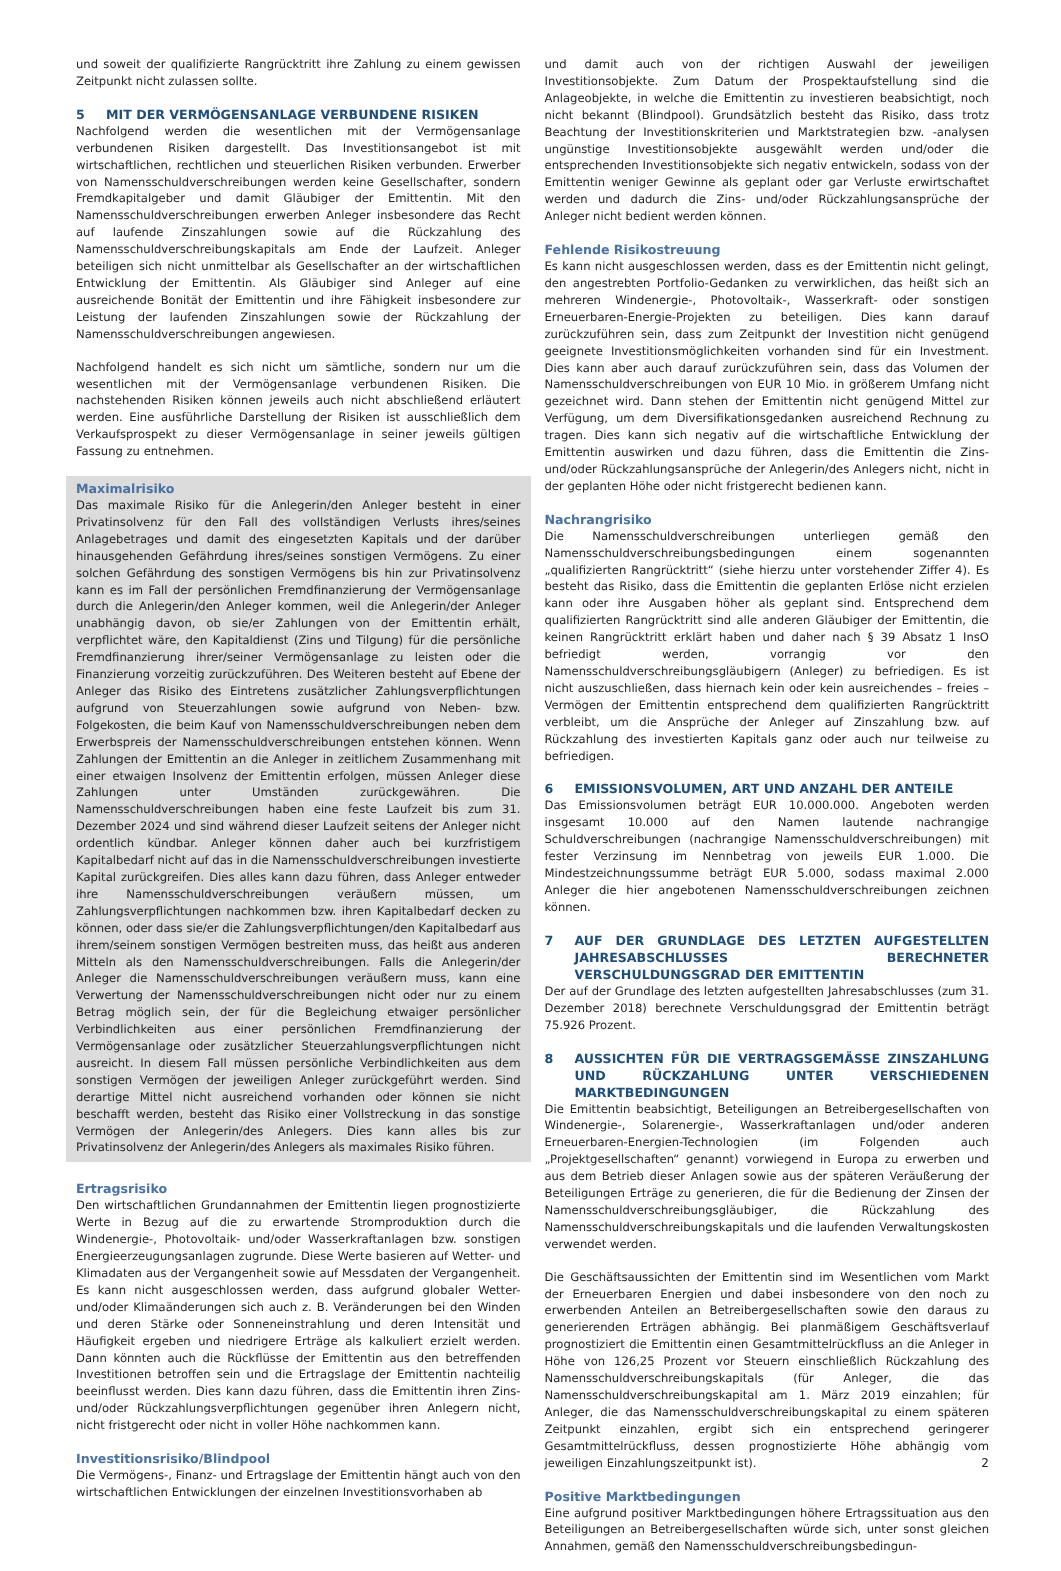und soweit der qualifizierte Rangrücktritt ihre Zahlung zu einem gewissen Zeitpunkt nicht zulassen sollte.
5 MIT DER VERMÖGENSANLAGE VERBUNDENE RISIKEN
Nachfolgend werden die wesentlichen mit der Vermögensanlage verbundenen Risiken dargestellt. Das Investitionsangebot ist mit wirtschaftlichen, rechtlichen und steuerlichen Risiken verbunden. Erwerber von Namensschuldverschreibungen werden keine Gesellschafter, sondern Fremdkapitalgeber und damit Gläubiger der Emittentin. Mit den Namensschuldverschreibungen erwerben Anleger insbesondere das Recht auf laufende Zinszahlungen sowie auf die Rückzahlung des Namensschuldverschreibungskapitals am Ende der Laufzeit. Anleger beteiligen sich nicht unmittelbar als Gesellschafter an der wirtschaftlichen Entwicklung der Emittentin. Als Gläubiger sind Anleger auf eine ausreichende Bonität der Emittentin und ihre Fähigkeit insbesondere zur Leistung der laufenden Zinszahlungen sowie der Rückzahlung der Namensschuldverschreibungen angewiesen.
Nachfolgend handelt es sich nicht um sämtliche, sondern nur um die wesentlichen mit der Vermögensanlage verbundenen Risiken. Die nachstehenden Risiken können jeweils auch nicht abschließend erläutert werden. Eine ausführliche Darstellung der Risiken ist ausschließlich dem Verkaufsprospekt zu dieser Vermögensanlage in seiner jeweils gültigen Fassung zu entnehmen.
Maximalrisiko
Das maximale Risiko für die Anlegerin/den Anleger besteht in einer Privatinsolvenz für den Fall des vollständigen Verlusts ihres/seines Anlagebetrages und damit des eingesetzten Kapitals und der darüber hinausgehenden Gefährdung ihres/seines sonstigen Vermögens. Zu einer solchen Gefährdung des sonstigen Vermögens bis hin zur Privatinsolvenz kann es im Fall der persönlichen Fremdfinanzierung der Vermögensanlage durch die Anlegerin/den Anleger kommen, weil die Anlegerin/der Anleger unabhängig davon, ob sie/er Zahlungen von der Emittentin erhält, verpflichtet wäre, den Kapitaldienst (Zins und Tilgung) für die persönliche Fremdfinanzierung ihrer/seiner Vermögensanlage zu leisten oder die Finanzierung vorzeitig zurückzuführen. Des Weiteren besteht auf Ebene der Anleger das Risiko des Eintretens zusätzlicher Zahlungsverpflichtungen aufgrund von Steuerzahlungen sowie aufgrund von Neben- bzw. Folgekosten, die beim Kauf von Namensschuldverschreibungen neben dem Erwerbspreis der Namensschuldverschreibungen entstehen können. Wenn Zahlungen der Emittentin an die Anleger in zeitlichem Zusammenhang mit einer etwaigen Insolvenz der Emittentin erfolgen, müssen Anleger diese Zahlungen unter Umständen zurückgewähren. Die Namensschuldverschreibungen haben eine feste Laufzeit bis zum 31. Dezember 2024 und sind während dieser Laufzeit seitens der Anleger nicht ordentlich kündbar. Anleger können daher auch bei kurzfristigem Kapitalbedarf nicht auf das in die Namensschuldverschreibungen investierte Kapital zurückgreifen. Dies alles kann dazu führen, dass Anleger entweder ihre Namensschuldverschreibungen veräußern müssen, um Zahlungsverpflichtungen nachkommen bzw. ihren Kapitalbedarf decken zu können, oder dass sie/er die Zahlungsverpflichtungen/den Kapitalbedarf aus ihrem/seinem sonstigen Vermögen bestreiten muss, das heißt aus anderen Mitteln als den Namensschuldverschreibungen. Falls die Anlegerin/der Anleger die Namensschuldverschreibungen veräußern muss, kann eine Verwertung der Namensschuldverschreibungen nicht oder nur zu einem Betrag möglich sein, der für die Begleichung etwaiger persönlicher Verbindlichkeiten aus einer persönlichen Fremdfinanzierung der Vermögensanlage oder zusätzlicher Steuerzahlungsverpflichtungen nicht ausreicht. In diesem Fall müssen persönliche Verbindlichkeiten aus dem sonstigen Vermögen der jeweiligen Anleger zurückgeführt werden. Sind derartige Mittel nicht ausreichend vorhanden oder können sie nicht beschafft werden, besteht das Risiko einer Vollstreckung in das sonstige Vermögen der Anlegerin/des Anlegers. Dies kann alles bis zur Privatinsolvenz der Anlegerin/des Anlegers als maximales Risiko führen.
Ertragsrisiko
Den wirtschaftlichen Grundannahmen der Emittentin liegen prognostizierte Werte in Bezug auf die zu erwartende Stromproduktion durch die Windenergie-, Photovoltaik- und/oder Wasserkraftanlagen bzw. sonstigen Energieerzeugungsanlagen zugrunde. Diese Werte basieren auf Wetter- und Klimadaten aus der Vergangenheit sowie auf Messdaten der Vergangenheit. Es kann nicht ausgeschlossen werden, dass aufgrund globaler Wetter- und/oder Klimaänderungen sich auch z. B. Veränderungen bei den Winden und deren Stärke oder Sonneneinstrahlung und deren Intensität und Häufigkeit ergeben und niedrigere Erträge als kalkuliert erzielt werden. Dann könnten auch die Rückflüsse der Emittentin aus den betreffenden Investitionen betroffen sein und die Ertragslage der Emittentin nachteilig beeinflusst werden. Dies kann dazu führen, dass die Emittentin ihren Zins- und/oder Rückzahlungsverpflichtungen gegenüber ihren Anlegern nicht, nicht fristgerecht oder nicht in voller Höhe nachkommen kann.
Investitionsrisiko/Blindpool
Die Vermögens-, Finanz- und Ertragslage der Emittentin hängt auch von den wirtschaftlichen Entwicklungen der einzelnen Investitionsvorhaben ab
und damit auch von der richtigen Auswahl der jeweiligen Investitionsobjekte. Zum Datum der Prospektaufstellung sind die Anlageobjekte, in welche die Emittentin zu investieren beabsichtigt, noch nicht bekannt (Blindpool). Grundsätzlich besteht das Risiko, dass trotz Beachtung der Investitionskriterien und Marktstrategien bzw. -analysen ungünstige Investitionsobjekte ausgewählt werden und/oder die entsprechenden Investitionsobjekte sich negativ entwickeln, sodass von der Emittentin weniger Gewinne als geplant oder gar Verluste erwirtschaftet werden und dadurch die Zins- und/oder Rückzahlungsansprüche der Anleger nicht bedient werden können.
Fehlende Risikostreuung
Es kann nicht ausgeschlossen werden, dass es der Emittentin nicht gelingt, den angestrebten Portfolio-Gedanken zu verwirklichen, das heißt sich an mehreren Windenergie-, Photovoltaik-, Wasserkraft- oder sonstigen Erneuerbaren-Energie-Projekten zu beteiligen. Dies kann darauf zurückzuführen sein, dass zum Zeitpunkt der Investition nicht genügend geeignete Investitionsmöglichkeiten vorhanden sind für ein Investment. Dies kann aber auch darauf zurückzuführen sein, dass das Volumen der Namensschuldverschreibungen von EUR 10 Mio. in größerem Umfang nicht gezeichnet wird. Dann stehen der Emittentin nicht genügend Mittel zur Verfügung, um dem Diversifikationsgedanken ausreichend Rechnung zu tragen. Dies kann sich negativ auf die wirtschaftliche Entwicklung der Emittentin auswirken und dazu führen, dass die Emittentin die Zins- und/oder Rückzahlungsansprüche der Anlegerin/des Anlegers nicht, nicht in der geplanten Höhe oder nicht fristgerecht bedienen kann.
Nachrangrisiko
Die Namensschuldverschreibungen unterliegen gemäß den Namensschuldverschreibungsbedingungen einem sogenannten „qualifizierten Rangrücktritt“ (siehe hierzu unter vorstehender Ziffer 4). Es besteht das Risiko, dass die Emittentin die geplanten Erlöse nicht erzielen kann oder ihre Ausgaben höher als geplant sind. Entsprechend dem qualifizierten Rangrücktritt sind alle anderen Gläubiger der Emittentin, die keinen Rangrücktritt erklärt haben und daher nach § 39 Absatz 1 InsO befriedigt werden, vorrangig vor den Namensschuldverschreibungsgläubigern (Anleger) zu befriedigen. Es ist nicht auszuschließen, dass hiernach kein oder kein ausreichendes – freies – Vermögen der Emittentin entsprechend dem qualifizierten Rangrücktritt verbleibt, um die Ansprüche der Anleger auf Zinszahlung bzw. auf Rückzahlung des investierten Kapitals ganz oder auch nur teilweise zu befriedigen.
6 EMISSIONSVOLUMEN, ART UND ANZAHL DER ANTEILE
Das Emissionsvolumen beträgt EUR 10.000.000. Angeboten werden insgesamt 10.000 auf den Namen lautende nachrangige Schuldverschreibungen (nachrangige Namensschuldverschreibungen) mit fester Verzinsung im Nennbetrag von jeweils EUR 1.000. Die Mindestzeichnungssumme beträgt EUR 5.000, sodass maximal 2.000 Anleger die hier angebotenen Namensschuldverschreibungen zeichnen können.
7 AUF DER GRUNDLAGE DES LETZTEN AUFGESTELLTEN JAHRESABSCHLUSSES BERECHNETER VERSCHULDUNGSGRAD DER EMITTENTIN
Der auf der Grundlage des letzten aufgestellten Jahresabschlusses (zum 31. Dezember 2018) berechnete Verschuldungsgrad der Emittentin beträgt 75.926 Prozent.
8 AUSSICHTEN FÜR DIE VERTRAGSGEMÄSSE ZINSZAHLUNG UND RÜCKZAHLUNG UNTER VERSCHIEDENEN MARKTBEDINGUNGEN
Die Emittentin beabsichtigt, Beteiligungen an Betreibergesellschaften von Windenergie-, Solarenergie-, Wasserkraftanlagen und/oder anderen Erneuerbaren-Energien-Technologien (im Folgenden auch „Projektgesellschaften“ genannt) vorwiegend in Europa zu erwerben und aus dem Betrieb dieser Anlagen sowie aus der späteren Veräußerung der Beteiligungen Erträge zu generieren, die für die Bedienung der Zinsen der Namensschuldverschreibungsgläubiger, die Rückzahlung des Namensschuldverschreibungskapitals und die laufenden Verwaltungskosten verwendet werden.
Die Geschäftsaussichten der Emittentin sind im Wesentlichen vom Markt der Erneuerbaren Energien und dabei insbesondere von den noch zu erwerbenden Anteilen an Betreibergesellschaften sowie den daraus zu generierenden Erträgen abhängig. Bei planmäßigem Geschäftsverlauf prognostiziert die Emittentin einen Gesamtmittelrückfluss an die Anleger in Höhe von 126,25 Prozent vor Steuern einschließlich Rückzahlung des Namensschuldverschreibungskapitals (für Anleger, die das Namensschuldverschreibungskapital am 1. März 2019 einzahlen; für Anleger, die das Namensschuldverschreibungskapital zu einem späteren Zeitpunkt einzahlen, ergibt sich ein entsprechend geringerer Gesamtmittelrückfluss, dessen prognostizierte Höhe abhängig vom jeweiligen Einzahlungszeitpunkt ist).
Positive Marktbedingungen
Eine aufgrund positiver Marktbedingungen höhere Ertragssituation aus den Beteiligungen an Betreibergesellschaften würde sich, unter sonst gleichen Annahmen, gemäß den Namensschuldverschreibungsbedingun-
2